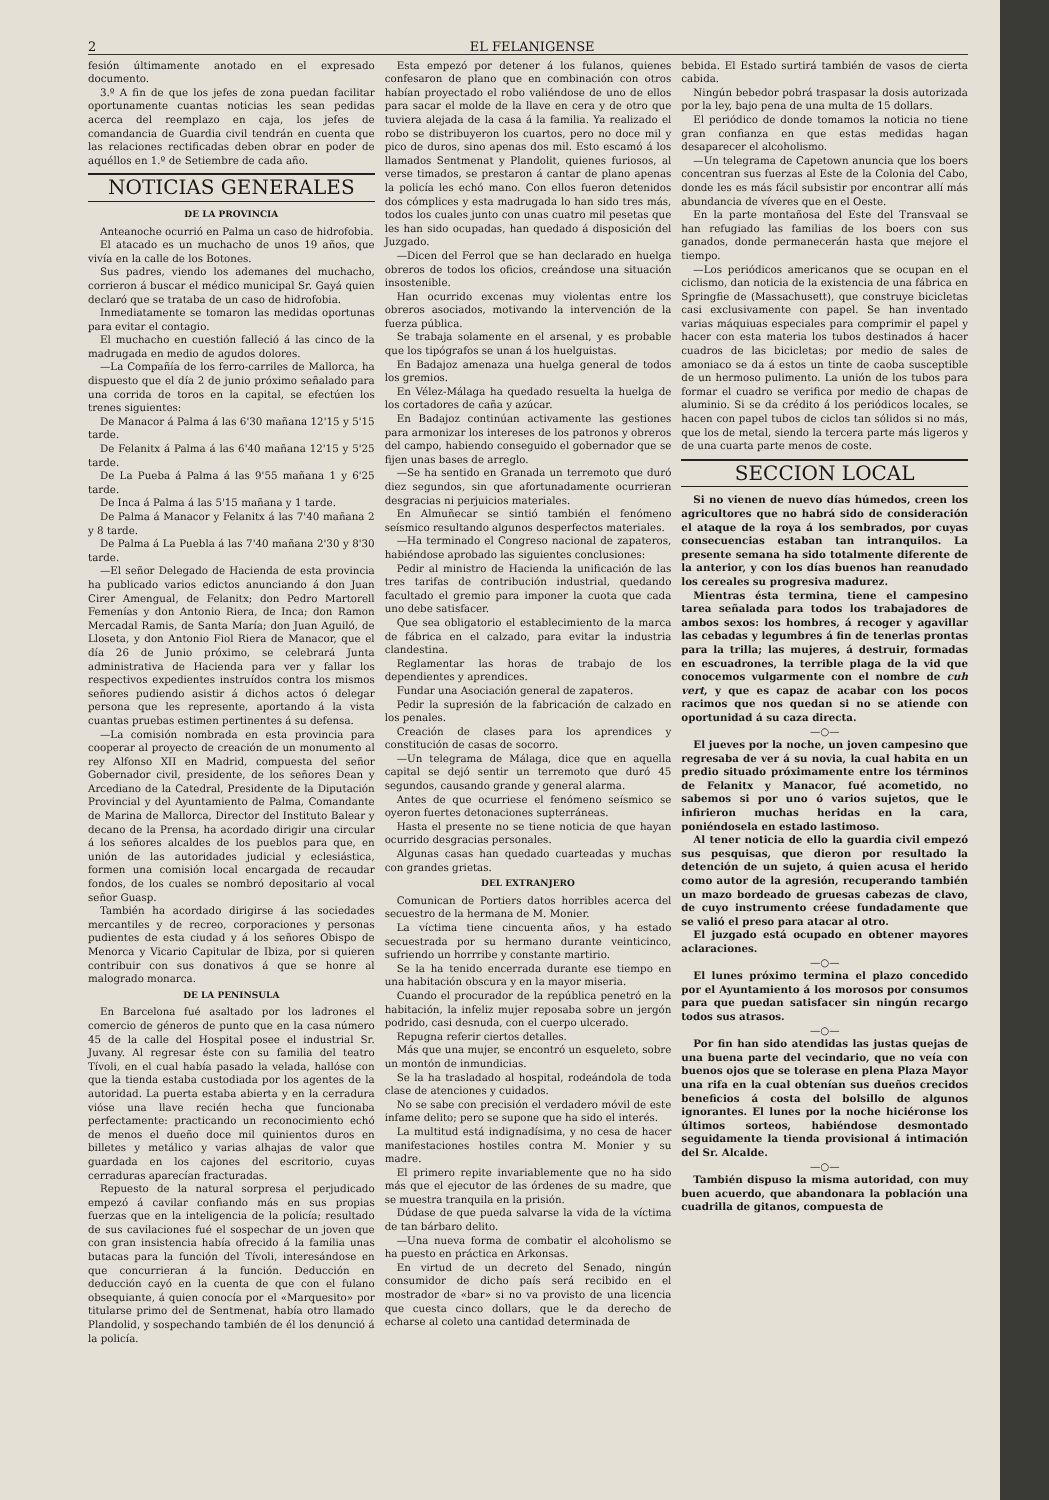2 EL FELANIGENSE
fesión últimamente anotado en el expresado documento.
3.º A fin de que los jefes de zona puedan facilitar oportunamente cuantas noticias les sean pedidas acerca del reemplazo en caja, los jefes de comandancia de Guardia civil tendrán en cuenta que las relaciones rectificadas deben obrar en poder de aquéllos en 1.º de Setiembre de cada año.
NOTICIAS GENERALES
DE LA PROVINCIA
Anteanoche ocurrió en Palma un caso de hidrofobia.
El atacado es un muchacho de unos 19 años, que vivía en la calle de los Botones.
Sus padres, viendo los ademanes del muchacho, corrieron á buscar el médico municipal Sr. Gayá quien declaró que se trataba de un caso de hidrofobia.
Inmediatamente se tomaron las medidas oportunas para evitar el contagio.
El muchacho en cuestión falleció á las cinco de la madrugada en medio de agudos dolores.
—La Compañía de los ferro-carriles de Mallorca, ha dispuesto que el día 2 de junio próximo señalado para una corrida de toros en la capital, se efectúen los trenes siguientes:
De Manacor á Palma á las 6'30 mañana 12'15 y 5'15 tarde.
De Felanitx á Palma á las 6'40 mañana 12'15 y 5'25 tarde.
De La Pueba á Palma á las 9'55 mañana 1 y 6'25 tarde.
De Inca á Palma á las 5'15 mañana y 1 tarde.
De Palma á Manacor y Felanitx á las 7'40 mañana 2 y 8 tarde.
De Palma á La Puebla á las 7'40 mañana 2'30 y 8'30 tarde.
—El señor Delegado de Hacienda de esta provincia ha publicado varios edictos anunciando á don Juan Cirer Amengual, de Felanitx; don Pedro Martorell Femenías y don Antonio Riera, de Inca; don Ramon Mercadal Ramis, de Santa María; don Juan Aguiló, de Lloseta, y don Antonio Fiol Riera de Manacor, que el día 26 de Junio próximo, se celebrará Junta administrativa de Hacienda para ver y fallar los respectivos expedientes instruídos contra los mismos señores pudiendo asistir á dichos actos ó delegar persona que les represente, aportando á la vista cuantas pruebas estimen pertinentes á su defensa.
—La comisión nombrada en esta provincia para cooperar al proyecto de creación de un monumento al rey Alfonso XII en Madrid, compuesta del señor Gobernador civil, presidente, de los señores Dean y Arcediano de la Catedral, Presidente de la Diputación Provincial y del Ayuntamiento de Palma, Comandante de Marina de Mallorca, Director del Instituto Balear y decano de la Prensa, ha acordado dirigir una circular á los señores alcaldes de los pueblos para que, en unión de las autoridades judicial y eclesiástica, formen una comisión local encargada de recaudar fondos, de los cuales se nombró depositario al vocal señor Guasp.
También ha acordado dirigirse á las sociedades mercantiles y de recreo, corporaciones y personas pudientes de esta ciudad y á los señores Obispo de Menorca y Vicario Capitular de Ibiza, por si quieren contribuir con sus donativos á que se honre al malogrado monarca.
DE LA PENINSULA
En Barcelona fué asaltado por los ladrones el comercio de géneros de punto que en la casa número 45 de la calle del Hospital posee el industrial Sr. Juvany. Al regresar éste con su familia del teatro Tívoli, en el cual había pasado la velada, hallóse con que la tienda estaba custodiada por los agentes de la autoridad. La puerta estaba abierta y en la cerradura vióse una llave recién hecha que funcionaba perfectamente: practicando un reconocimiento echó de menos el dueño doce mil quinientos duros en billetes y metálico y varias alhajas de valor que guardada en los cajones del escritorio, cuyas cerraduras aparecían fracturadas.
Repuesto de la natural sorpresa el perjudicado empezó á cavilar confiando más en sus propias fuerzas que en la inteligencia de la policía; resultado de sus cavilaciones fué el sospechar de un joven que con gran insistencia había ofrecido á la familia unas butacas para la función del Tívoli, interesándose en que concurrieran á la función. Deducción en deducción cayó en la cuenta de que con el fulano obsequiante, á quien conocía por el «Marquesito» por titularse primo del de Sentmenat, había otro llamado Plandolid, y sospechando también de él los denunció á la policía.
Esta empezó por detener á los fulanos, quienes confesaron de plano que en combinación con otros habían proyectado el robo valiéndose de uno de ellos para sacar el molde de la llave en cera y de otro que tuviera alejada de la casa á la familia. Ya realizado el robo se distribuyeron los cuartos, pero no doce mil y pico de duros, sino apenas dos mil. Esto escamó á los llamados Sentmenat y Plandolit, quienes furiosos, al verse timados, se prestaron á cantar de plano apenas la policía les echó mano. Con ellos fueron detenidos dos cómplices y esta madrugada lo han sido tres más, todos los cuales junto con unas cuatro mil pesetas que les han sido ocupadas, han quedado á disposición del Juzgado.
—Dicen del Ferrol que se han declarado en huelga obreros de todos los oficios, creándose una situación insostenible.
Han ocurrido excenas muy violentas entre los obreros asociados, motivando la intervención de la fuerza pública.
Se trabaja solamente en el arsenal, y es probable que los tipógrafos se unan á los huelguistas.
En Badajoz amenaza una huelga general de todos los gremios.
En Vélez-Málaga ha quedado resuelta la huelga de los cortadores de caña y azúcar.
En Badajoz continúan activamente las gestiones para armonizar los intereses de los patronos y obreros del campo, habiendo conseguido el gobernador que se fijen unas bases de arreglo.
—Se ha sentido en Granada un terremoto que duró diez segundos, sin que afortunadamente ocurrieran desgracias ni perjuicios materiales.
En Almuñecar se sintió también el fenómeno seísmico resultando algunos desperfectos materiales.
—Ha terminado el Congreso nacional de zapateros, habiéndose aprobado las siguientes conclusiones:
Pedir al ministro de Hacienda la unificación de las tres tarifas de contribución industrial, quedando facultado el gremio para imponer la cuota que cada uno debe satisfacer.
Que sea obligatorio el establecimiento de la marca de fábrica en el calzado, para evitar la industria clandestina.
Reglamentar las horas de trabajo de los dependientes y aprendices.
Fundar una Asociación general de zapateros.
Pedir la supresión de la fabricación de calzado en los penales.
Creación de clases para los aprendices y constitución de casas de socorro.
—Un telegrama de Málaga, dice que en aquella capital se dejó sentir un terremoto que duró 45 segundos, causando grande y general alarma.
Antes de que ocurriese el fenómeno seísmico se oyeron fuertes detonaciones supterráneas.
Hasta el presente no se tiene noticia de que hayan ocurrido desgracias personales.
Algunas casas han quedado cuarteadas y muchas con grandes grietas.
DEL EXTRANJERO
Comunican de Portiers datos horribles acerca del secuestro de la hermana de M. Monier.
La víctima tiene cincuenta años, y ha estado secuestrada por su hermano durante veinticinco, sufriendo un horrribe y constante martirio.
Se la ha tenido encerrada durante ese tiempo en una habitación obscura y en la mayor miseria.
Cuando el procurador de la república penetró en la habitación, la infeliz mujer reposaba sobre un jergón podrido, casi desnuda, con el cuerpo ulcerado.
Repugna referir ciertos detalles.
Más que una mujer, se encontró un esqueleto, sobre un montón de inmundicias.
Se la ha trasladado al hospital, rodeándola de toda clase de atenciones y cuidados.
No se sabe con precisión el verdadero móvil de este infame delito; pero se supone que ha sido el interés.
La multitud está indignadísima, y no cesa de hacer manifestaciones hostiles contra M. Monier y su madre.
El primero repite invariablemente que no ha sido más que el ejecutor de las órdenes de su madre, que se muestra tranquila en la prisión.
Dúdase de que pueda salvarse la vida de la víctima de tan bárbaro delito.
—Una nueva forma de combatir el alcoholismo se ha puesto en práctica en Arkonsas.
En virtud de un decreto del Senado, ningún consumidor de dicho país será recibido en el mostrador de «bar» si no va provisto de una licencia que cuesta cinco dollars, que le da derecho de echarse al coleto una cantidad determinada de
bebida. El Estado surtirá también de vasos de cierta cabida.
Ningún bebedor pobrá traspasar la dosis autorizada por la ley, bajo pena de una multa de 15 dollars.
El periódico de donde tomamos la noticia no tiene gran confianza en que estas medidas hagan desaparecer el alcoholismo.
—Un telegrama de Capetown anuncia que los boers concentran sus fuerzas al Este de la Colonia del Cabo, donde les es más fácil subsistir por encontrar allí más abundancia de víveres que en el Oeste.
En la parte montañosa del Este del Transvaal se han refugiado las familias de los boers con sus ganados, donde permanecerán hasta que mejore el tiempo.
—Los periódicos americanos que se ocupan en el ciclismo, dan noticia de la existencia de una fábrica en Springfie de (Massachusett), que construye bicicletas casi exclusivamente con papel. Se han inventado varias máquiuas especiales para comprimir el papel y hacer con esta materia los tubos destinados á hacer cuadros de las bicicletas; por medio de sales de amoniaco se da á estos un tinte de caoba susceptible de un hermoso pulimento. La unión de los tubos para formar el cuadro se verifica por medio de chapas de aluminio. Si se da crédito á los periódicos locales, se hacen con papel tubos de ciclos tan sólidos si no más, que los de metal, siendo la tercera parte más ligeros y de una cuarta parte menos de coste.
SECCION LOCAL
Si no vienen de nuevo días húmedos, creen los agricultores que no habrá sido de consideración el ataque de la roya á los sembrados, por cuyas consecuencias estaban tan intranquilos. La presente semana ha sido totalmente diferente de la anterior, y con los días buenos han reanudado los cereales su progresiva madurez.
Mientras ésta termina, tiene el campesino tarea señalada para todos los trabajadores de ambos sexos: los hombres, á recoger y agavillar las cebadas y legumbres á fin de tenerlas prontas para la trilla; las mujeres, á destruir, formadas en escuadrones, la terrible plaga de la vid que conocemos vulgarmente con el nombre de cuh vert, y que es capaz de acabar con los pocos racimos que nos quedan si no se atiende con oportunidad á su caza directa.
—○—
El jueves por la noche, un joven campesino que regresaba de ver á su novia, la cual habita en un predio situado próximamente entre los términos de Felanitx y Manacor, fué acometido, no sabemos si por uno ó varios sujetos, que le infirieron muchas heridas en la cara, poniéndosela en estado lastimoso.
Al tener noticia de ello la guardia civil empezó sus pesquisas, que dieron por resultado la detención de un sujeto, á quien acusa el herido como autor de la agresión, recuperando también un mazo bordeado de gruesas cabezas de clavo, de cuyo instrumento créese fundadamente que se valió el preso para atacar al otro.
El juzgado está ocupado en obtener mayores aclaraciones.
—○—
El lunes próximo termina el plazo concedido por el Ayuntamiento á los morosos por consumos para que puedan satisfacer sin ningún recargo todos sus atrasos.
—○—
Por fin han sido atendidas las justas quejas de una buena parte del vecindario, que no veía con buenos ojos que se tolerase en plena Plaza Mayor una rifa en la cual obtenían sus dueños crecidos beneficios á costa del bolsillo de algunos ignorantes. El lunes por la noche hiciéronse los últimos sorteos, habiéndose desmontado seguidamente la tienda provisional á intimación del Sr. Alcalde.
—○—
También dispuso la misma autoridad, con muy buen acuerdo, que abandonara la población una cuadrilla de gitanos, compuesta de